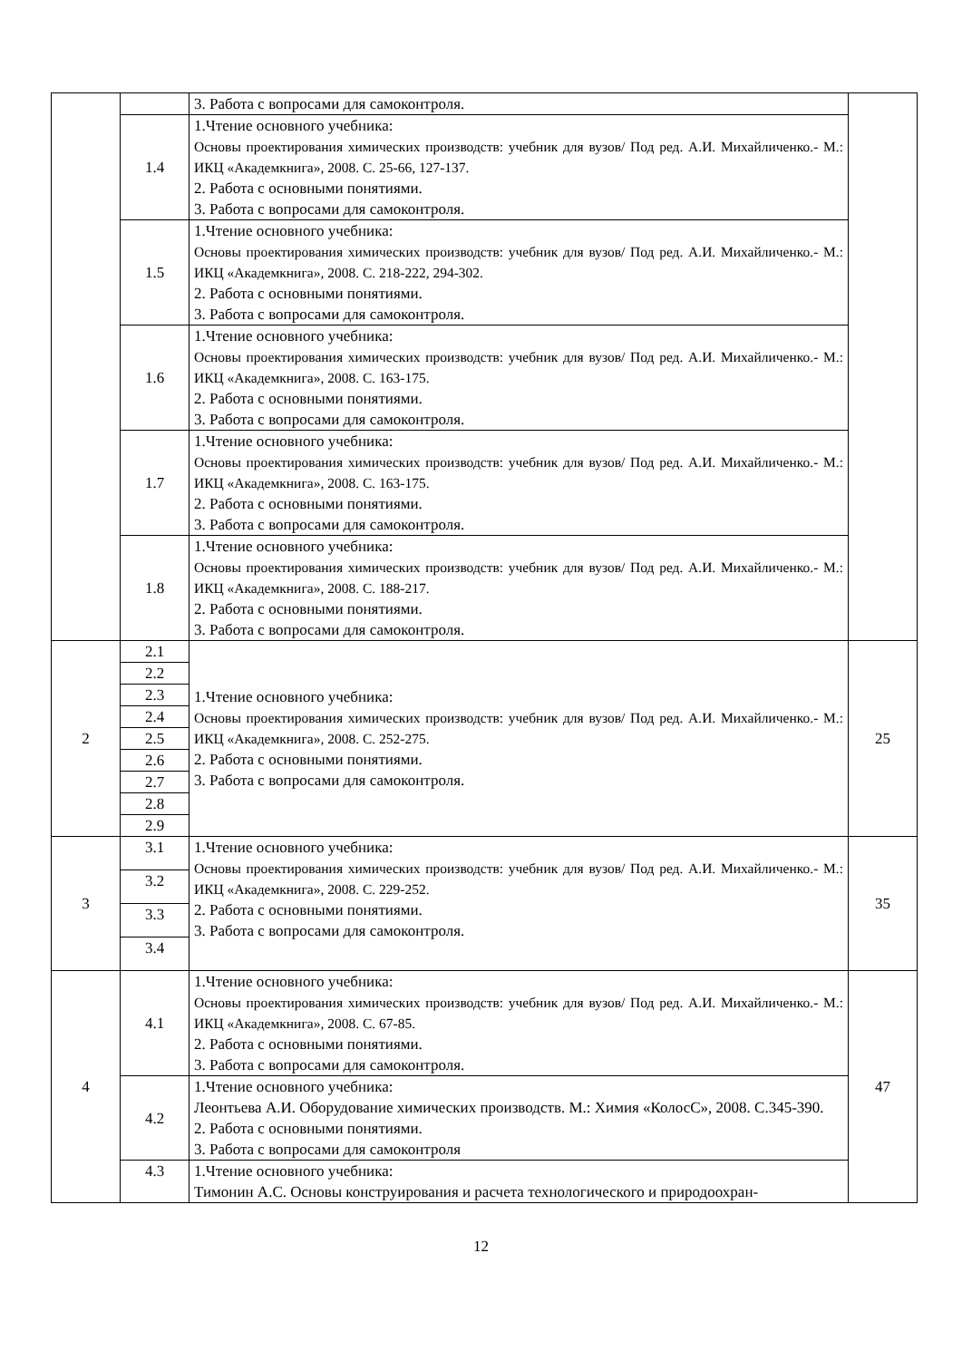| | | 3. Работа с вопросами для самоконтроля. | |
| | 1.4 | 1.Чтение основного учебника: Основы проектирования химических производств: учебник для вузов/ Под ред. А.И. Михайличенко.- М.: ИКЦ «Академкнига», 2008. С. 25-66, 127-137. 2. Работа с основными понятиями. 3. Работа с вопросами для самоконтроля. | |
| | 1.5 | 1.Чтение основного учебника: Основы проектирования химических производств: учебник для вузов/ Под ред. А.И. Михайличенко.- М.: ИКЦ «Академкнига», 2008. С. 218-222, 294-302. 2. Работа с основными понятиями. 3. Работа с вопросами для самоконтроля. | |
| | 1.6 | 1.Чтение основного учебника: Основы проектирования химических производств: учебник для вузов/ Под ред. А.И. Михайличенко.- М.: ИКЦ «Академкнига», 2008. С. 163-175. 2. Работа с основными понятиями. 3. Работа с вопросами для самоконтроля. | |
| | 1.7 | 1.Чтение основного учебника: Основы проектирования химических производств: учебник для вузов/ Под ред. А.И. Михайличенко.- М.: ИКЦ «Академкнига», 2008. С. 163-175. 2. Работа с основными понятиями. 3. Работа с вопросами для самоконтроля. | |
| | 1.8 | 1.Чтение основного учебника: Основы проектирования химических производств: учебник для вузов/ Под ред. А.И. Михайличенко.- М.: ИКЦ «Академкнига», 2008. С. 188-217. 2. Работа с основными понятиями. 3. Работа с вопросами для самоконтроля. | |
| 2 | 2.1 | 1.Чтение основного учебника: Основы проектирования химических производств: учебник для вузов/ Под ред. А.И. Михайличенко.- М.: ИКЦ «Академкнига», 2008. С. 252-275. 2. Работа с основными понятиями. 3. Работа с вопросами для самоконтроля. | 25 |
| | 2.2 | | |
| | 2.3 | | |
| | 2.4 | | |
| | 2.5 | | |
| | 2.6 | | |
| | 2.7 | | |
| | 2.8 | | |
| | 2.9 | | |
| 3 | 3.1 | 1.Чтение основного учебника: Основы проектирования химических производств: учебник для вузов/ Под ред. А.И. Михайличенко.- М.: ИКЦ «Академкнига», 2008. С. 229-252. 2. Работа с основными понятиями. 3. Работа с вопросами для самоконтроля. | 35 |
| | 3.2 | | |
| | 3.3 | | |
| | 3.4 | | |
| 4 | 4.1 | 1.Чтение основного учебника: Основы проектирования химических производств: учебник для вузов/ Под ред. А.И. Михайличенко.- М.: ИКЦ «Академкнига», 2008. С. 67-85. 2. Работа с основными понятиями. 3. Работа с вопросами для самоконтроля. | 47 |
| | 4.2 | 1.Чтение основного учебника: Леонтьева А.И. Оборудование химических производств. М.: Химия «КолосС», 2008. С.345-390. 2. Работа с основными понятиями. 3. Работа с вопросами для самоконтроля | |
| | 4.3 | 1.Чтение основного учебника: Тимонин А.С. Основы конструирования и расчета технологического и природоохран- | |
12